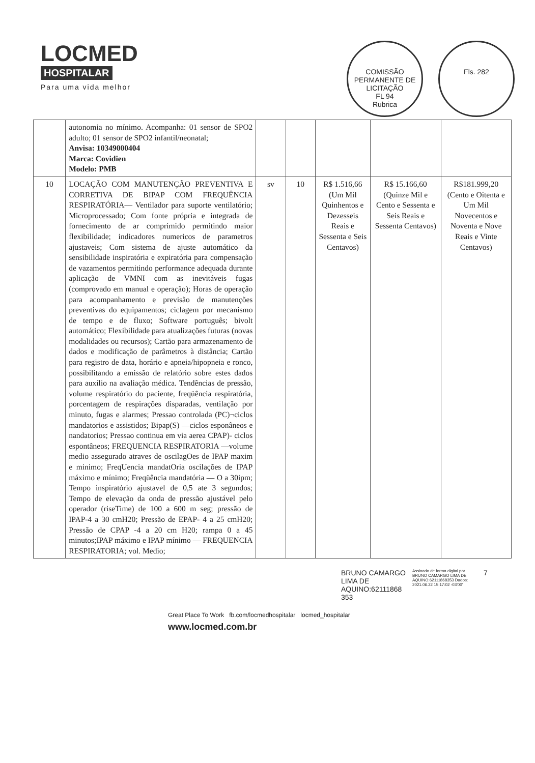LOCMED
HOSPITALAR
Para uma vida melhor
COMISSÃO PERMANENTE DE LICITAÇÃO
FL 94
Rubrica
Fls. 282
| | autonomia no mínimo. Acompanha: 01 sensor de SPO2 adulto; 01 sensor de SPO2 infantil/neonatal; Anvisa: 10349000404 Marca: Covidien Modelo: PMB | | | | | |
| 10 | LOCAÇÃO COM MANUTENÇÃO PREVENTIVA E CORRETIVA DE BIPAP COM FREQUÊNCIA RESPIRATÓRIA— Ventilador para suporte ventilatório; Microprocessado; Com fonte própria e integrada de fornecimento de ar comprimido permitindo maior flexibilidade; indicadores numericos de parametros ajustaveis; Com sistema de ajuste automático da sensibilidade inspiratória e expiratória para compensação de vazamentos permitindo performance adequada durante aplicação de VMNI com as inevitáveis fugas (comprovado em manual e operação); Horas de operação para acompanhamento e previsão de manutenções preventivas do equipamentos; ciclagem por mecanismo de tempo e de fluxo; Software português; bivolt automático; Flexibilidade para atualizações futuras (novas modalidades ou recursos); Cartão para armazenamento de dados e modificação de parâmetros à distância; Cartão para registro de data, horário e apneia/hipopneia e ronco, possibilitando a emissão de relatório sobre estes dados para auxílio na avaliação médica. Tendências de pressão, volume respiratório do paciente, freqüência respiratória, porcentagem de respirações disparadas, ventilação por minuto, fugas e alarmes; Pressao controlada (PC)¬ciclos mandatorios e assistidos; Bipap(S) —ciclos esponâneos e nandatorios; Pressao continua em via aerea CPAP)- ciclos espontâneos; FREQUENCIA RESPIRATORIA —volume medio assegurado atraves de oscilagOes de IPAP maxim e minimo; FreqUencia mandatOria oscilações de IPAP máximo e mínimo; Freqüência mandatória — O a 30ipm; Tempo inspiratório ajustavel de 0,5 ate 3 segundos; Tempo de elevação da onda de pressão ajustável pelo operador (riseTime) de 100 a 600 m seg; pressão de IPAP-4 a 30 cmH20; Pressão de EPAP- 4 a 25 cmH20; Pressão de CPAP -4 a 20 cm H20; rampa 0 a 45 minutos;IPAP máximo e IPAP mínimo — FREQUENCIA RESPIRATORIA; vol. Medio; | sv | 10 | R$ 1.516,66 (Um Mil Quinhentos e Dezesseis Reais e Sessenta e Seis Centavos) | R$ 15.166,60 (Quinze Mil e Cento e Sessenta e Seis Reais e Sessenta Centavos) | R$181.999,20 (Cento e Oitenta e Um Mil Novecentos e Noventa e Nove Reais e Vinte Centavos) |
BRUNO CAMARGO LIMA DE AQUINO:62111868 353
Assinado de forma digital por BRUNO CAMARGO LIMA DE AQUINO:62111868353 Dados: 2021.06.22 15:17:02 -03'00'
7
Great Place To Work fb.com/locmedhospitalar locmed_hospitalar
www.locmed.com.br